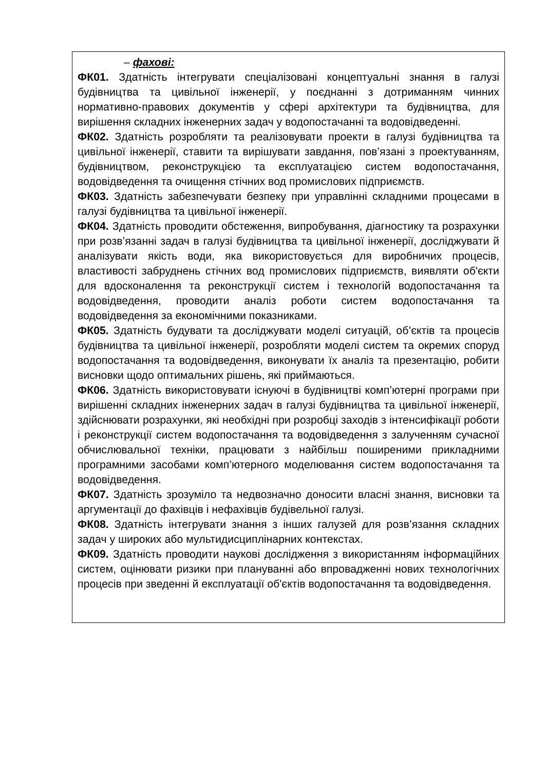| – фахові: ФК01. Здатність інтегрувати спеціалізовані концептуальні знання в галузі будівництва та цивільної інженерії, у поєднанні з дотриманням чинних нормативно-правових документів у сфері архітектури та будівництва, для вирішення складних інженерних задач у водопостачанні та водовідведенні. ФК02. Здатність розробляти та реалізовувати проекти в галузі будівництва та цивільної інженерії, ставити та вирішувати завдання, пов’язані з проектуванням, будівництвом, реконструкцією та експлуатацією систем водопостачання, водовідведення та очищення стічних вод промислових підприємств. ФК03. Здатність забезпечувати безпеку при управлінні складними процесами в галузі будівництва та цивільної інженерії. ФК04. Здатність проводити обстеження, випробування, діагностику та розрахунки при розв’язанні задач в галузі будівництва та цивільної інженерії, досліджувати й аналізувати якість води, яка використовується для виробничих процесів, властивості забруднень стічних вод промислових підприємств, виявляти об'єкти для вдосконалення та реконструкції систем і технологій водопостачання та водовідведення, проводити аналіз роботи систем водопостачання та водовідведення за економічними показниками. ФК05. Здатність будувати та досліджувати моделі ситуацій, об’єктів та процесів будівництва та цивільної інженерії, розробляти моделі систем та окремих споруд водопостачання та водовідведення, виконувати їх аналіз та презентацію, робити висновки щодо оптимальних рішень, які приймаються. ФК06. Здатність використовувати існуючі в будівництві комп’ютерні програми при вирішенні складних інженерних задач в галузі будівництва та цивільної інженерії, здійснювати розрахунки, які необхідні при розробці заходів з інтенсифікації роботи і реконструкції систем водопостачання та водовідведення з залученням сучасної обчислювальної техніки, працювати з найбільш поширеними прикладними програмними засобами комп’ютерного моделювання систем водопостачання та водовідведення. ФК07. Здатність зрозуміло та недвозначно доносити власні знання, висновки та аргументації до фахівців і нефахівців будівельної галузі. ФК08. Здатність інтегрувати знання з інших галузей для розв’язання складних задач у широких або мультидисциплінарних контекстах. ФК09. Здатність проводити наукові дослідження з використанням інформаційних систем, оцінювати ризики при плануванні або впровадженні нових технологічних процесів при зведенні й експлуатації об'єктів водопостачання та водовідведення. |